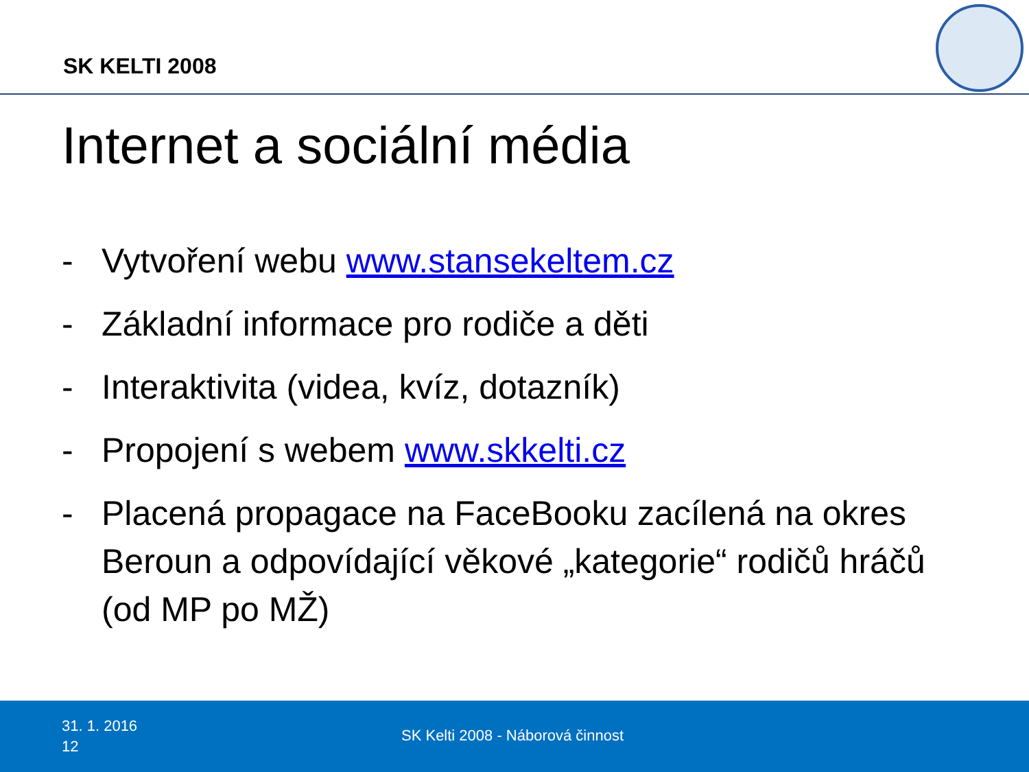SK KELTI 2008
Internet a sociální média
- Vytvoření webu www.stansekeltem.cz
- Základní informace pro rodiče a děti
- Interaktivita (videa, kvíz, dotazník)
- Propojení s webem www.skkelti.cz
- Placená propagace na FaceBooku zacílená na okres Beroun a odpovídající věkové „kategorie“ rodičů hráčů (od MP po MŽ)
31. 1. 2016
12
SK Kelti 2008 - Náborová činnost